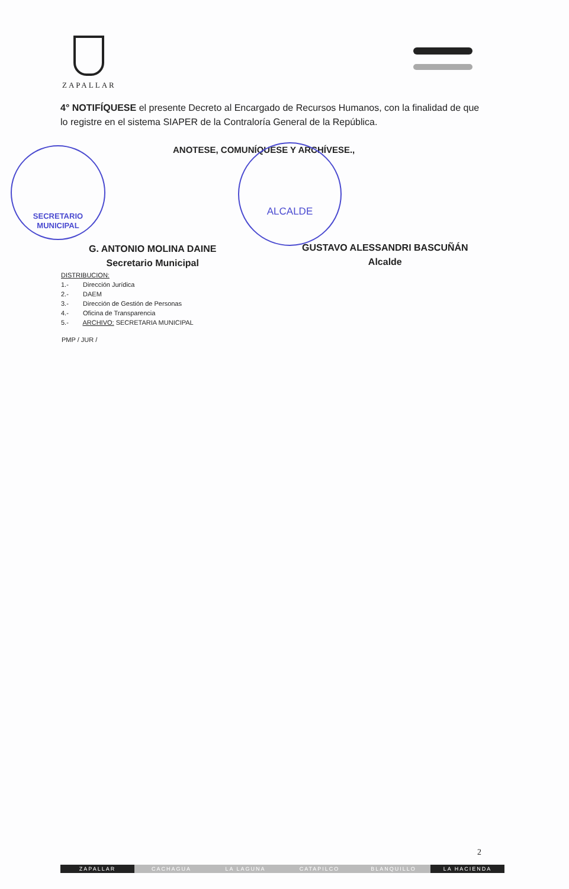ZAPALLAR
4° NOTIFÍQUESE el presente Decreto al Encargado de Recursos Humanos, con la finalidad de que lo registre en el sistema SIAPER de la Contraloría General de la República.
ANOTESE, COMUNÍQUESE Y ARCHÍVESE.,
SECRETARIO
MUNICIPAL
ALCALDE
G. ANTONIO MOLINA DAINE
Secretario Municipal
GUSTAVO ALESSANDRI BASCUÑÁN
Alcalde
DISTRIBUCION:
1.- Dirección Jurídica
2.- DAEM
3.- Dirección de Gestión de Personas
4.- Oficina de Transparencia
5.- ARCHIVO: SECRETARIA MUNICIPAL
PMP / JUR /
2
ZAPALLAR CACHAGUA LA LAGUNA CATAPILCO BLANQUILLO LA HACIENDA